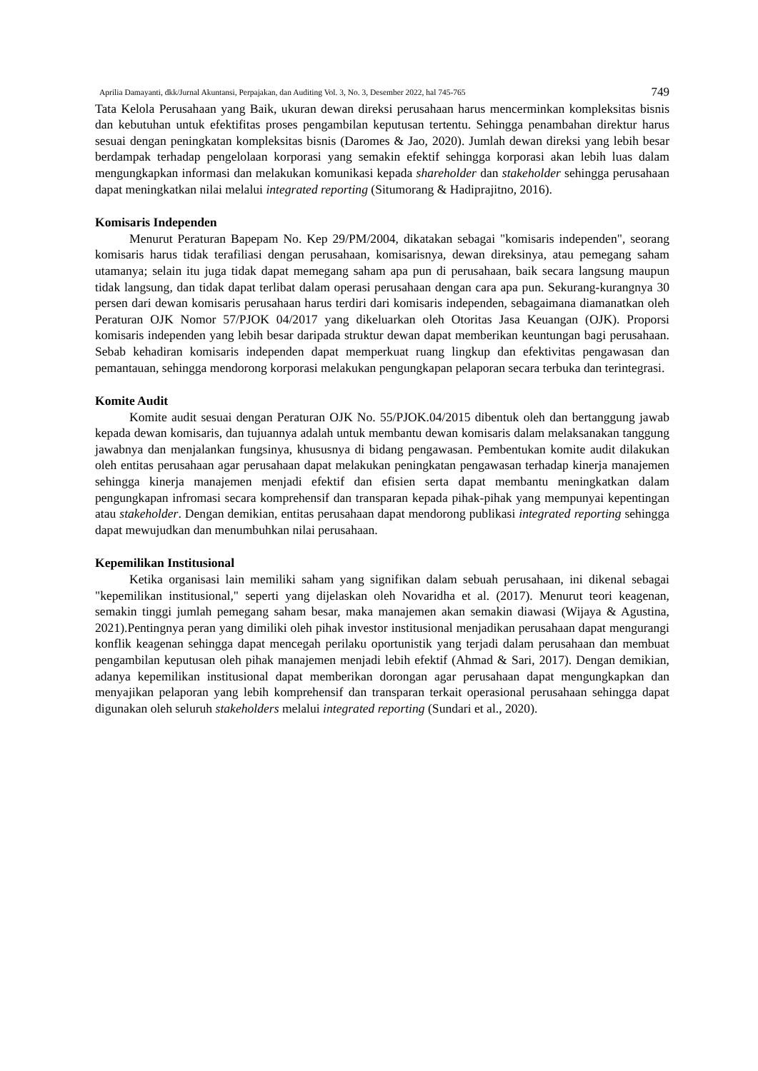Aprilia Damayanti, dkk/Jurnal Akuntansi, Perpajakan, dan Auditing Vol. 3, No. 3, Desember 2022, hal 745-765 749
Tata Kelola Perusahaan yang Baik, ukuran dewan direksi perusahaan harus mencerminkan kompleksitas bisnis dan kebutuhan untuk efektifitas proses pengambilan keputusan tertentu. Sehingga penambahan direktur harus sesuai dengan peningkatan kompleksitas bisnis (Daromes & Jao, 2020). Jumlah dewan direksi yang lebih besar berdampak terhadap pengelolaan korporasi yang semakin efektif sehingga korporasi akan lebih luas dalam mengungkapkan informasi dan melakukan komunikasi kepada shareholder dan stakeholder sehingga perusahaan dapat meningkatkan nilai melalui integrated reporting (Situmorang & Hadiprajitno, 2016).
Komisaris Independen
Menurut Peraturan Bapepam No. Kep 29/PM/2004, dikatakan sebagai "komisaris independen", seorang komisaris harus tidak terafiliasi dengan perusahaan, komisarisnya, dewan direksinya, atau pemegang saham utamanya; selain itu juga tidak dapat memegang saham apa pun di perusahaan, baik secara langsung maupun tidak langsung, dan tidak dapat terlibat dalam operasi perusahaan dengan cara apa pun. Sekurang-kurangnya 30 persen dari dewan komisaris perusahaan harus terdiri dari komisaris independen, sebagaimana diamanatkan oleh Peraturan OJK Nomor 57/PJOK 04/2017 yang dikeluarkan oleh Otoritas Jasa Keuangan (OJK). Proporsi komisaris independen yang lebih besar daripada struktur dewan dapat memberikan keuntungan bagi perusahaan. Sebab kehadiran komisaris independen dapat memperkuat ruang lingkup dan efektivitas pengawasan dan pemantauan, sehingga mendorong korporasi melakukan pengungkapan pelaporan secara terbuka dan terintegrasi.
Komite Audit
Komite audit sesuai dengan Peraturan OJK No. 55/PJOK.04/2015 dibentuk oleh dan bertanggung jawab kepada dewan komisaris, dan tujuannya adalah untuk membantu dewan komisaris dalam melaksanakan tanggung jawabnya dan menjalankan fungsinya, khususnya di bidang pengawasan. Pembentukan komite audit dilakukan oleh entitas perusahaan agar perusahaan dapat melakukan peningkatan pengawasan terhadap kinerja manajemen sehingga kinerja manajemen menjadi efektif dan efisien serta dapat membantu meningkatkan dalam pengungkapan infromasi secara komprehensif dan transparan kepada pihak-pihak yang mempunyai kepentingan atau stakeholder. Dengan demikian, entitas perusahaan dapat mendorong publikasi integrated reporting sehingga dapat mewujudkan dan menumbuhkan nilai perusahaan.
Kepemilikan Institusional
Ketika organisasi lain memiliki saham yang signifikan dalam sebuah perusahaan, ini dikenal sebagai "kepemilikan institusional," seperti yang dijelaskan oleh Novaridha et al. (2017). Menurut teori keagenan, semakin tinggi jumlah pemegang saham besar, maka manajemen akan semakin diawasi (Wijaya & Agustina, 2021).Pentingnya peran yang dimiliki oleh pihak investor institusional menjadikan perusahaan dapat mengurangi konflik keagenan sehingga dapat mencegah perilaku oportunistik yang terjadi dalam perusahaan dan membuat pengambilan keputusan oleh pihak manajemen menjadi lebih efektif (Ahmad & Sari, 2017). Dengan demikian, adanya kepemilikan institusional dapat memberikan dorongan agar perusahaan dapat mengungkapkan dan menyajikan pelaporan yang lebih komprehensif dan transparan terkait operasional perusahaan sehingga dapat digunakan oleh seluruh stakeholders melalui integrated reporting (Sundari et al., 2020).